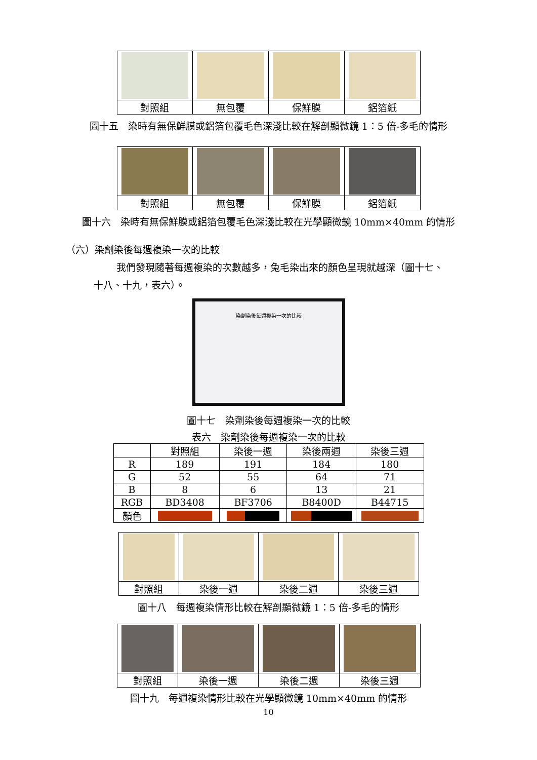| 對照組 | 無包覆 | 保鮮膜 | 鋁箔紙 |
圖十五　染時有無保鮮膜或鋁箔包覆毛色深淺比較在解剖顯微鏡 1：5 倍-多毛的情形
| 對照組 | 無包覆 | 保鮮膜 | 鋁箔紙 |
圖十六　染時有無保鮮膜或鋁箔包覆毛色深淺比較在光學顯微鏡 10mm×40mm 的情形
（六）染劑染後每週複染一次的比較
我們發現隨著每週複染的次數越多，兔毛染出來的顏色呈現就越深（圖十七、
十八、十九，表六）。
染劑染後每週複染一次的比較
圖十七　染劑染後每週複染一次的比較
表六　染劑染後每週複染一次的比較
| | 對照組 | 染後一週 | 染後兩週 | 染後三週 |
| R | 189 | 191 | 184 | 180 |
| G | 52 | 55 | 64 | 71 |
| B | 8 | 6 | 13 | 21 |
| RGB | BD3408 | BF3706 | B8400D | B44715 |
| 顏色 | | | | |
| 對照組 | 染後一週 | 染後二週 | 染後三週 |
圖十八　每週複染情形比較在解剖顯微鏡 1：5 倍-多毛的情形
| 對照組 | 染後一週 | 染後二週 | 染後三週 |
圖十九　每週複染情形比較在光學顯微鏡 10mm×40mm 的情形
10